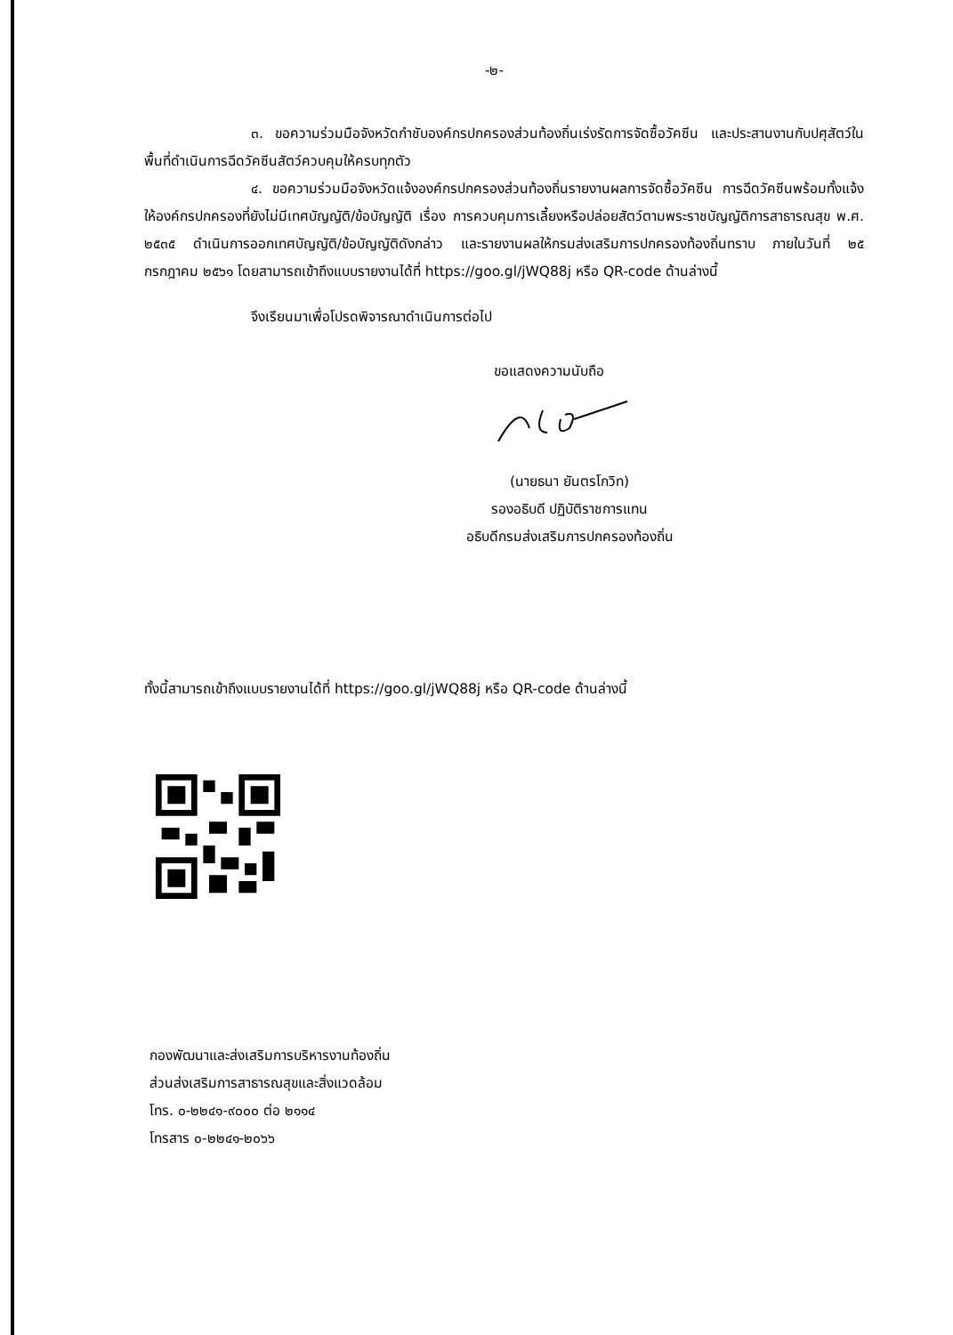-๒-
๓. ขอความร่วมมือจังหวัดกำชับองค์กรปกครองส่วนท้องถิ่นเร่งรัดการจัดซื้อวัคซีน และประสานงานกับปศุสัตว์ในพื้นที่ดำเนินการฉีดวัคซีนสัตว์ควบคุมให้ครบทุกตัว
๔. ขอความร่วมมือจังหวัดแจ้งองค์กรปกครองส่วนท้องถิ่นรายงานผลการจัดซื้อวัคซีน การฉีดวัคซีนพร้อมทั้งแจ้งให้องค์กรปกครองที่ยังไม่มีเทศบัญญัติ/ข้อบัญญัติ เรื่อง การควบคุมการเลี้ยงหรือปล่อยสัตว์ตามพระราชบัญญัติการสาธารณสุข พ.ศ. ๒๕๓๕ ดำเนินการออกเทศบัญญัติ/ข้อบัญญัติดังกล่าว และรายงานผลให้กรมส่งเสริมการปกครองท้องถิ่นทราบ ภายในวันที่ ๒๕ กรกฎาคม ๒๕๖๑ โดยสามารถเข้าถึงแบบรายงานได้ที่ https://goo.gl/jWQ88j หรือ QR-code ด้านล่างนี้
จึงเรียนมาเพื่อโปรดพิจารณาดำเนินการต่อไป
ขอแสดงความนับถือ
(นายธนา ยันตรโกวิท)
รองอธิบดี ปฏิบัติราชการแทน
อธิบดีกรมส่งเสริมการปกครองท้องถิ่น
ทั้งนี้สามารถเข้าถึงแบบรายงานได้ที่ https://goo.gl/jWQ88j หรือ QR-code ด้านล่างนี้
กองพัฒนาและส่งเสริมการบริหารงานท้องถิ่น
ส่วนส่งเสริมการสาธารณสุขและสิ่งแวดล้อม
โทร. ๐-๒๒๔๑-๙๐๐๐ ต่อ ๒๑๑๔
โทรสาร ๐-๒๒๔๑-๒๐๖๖